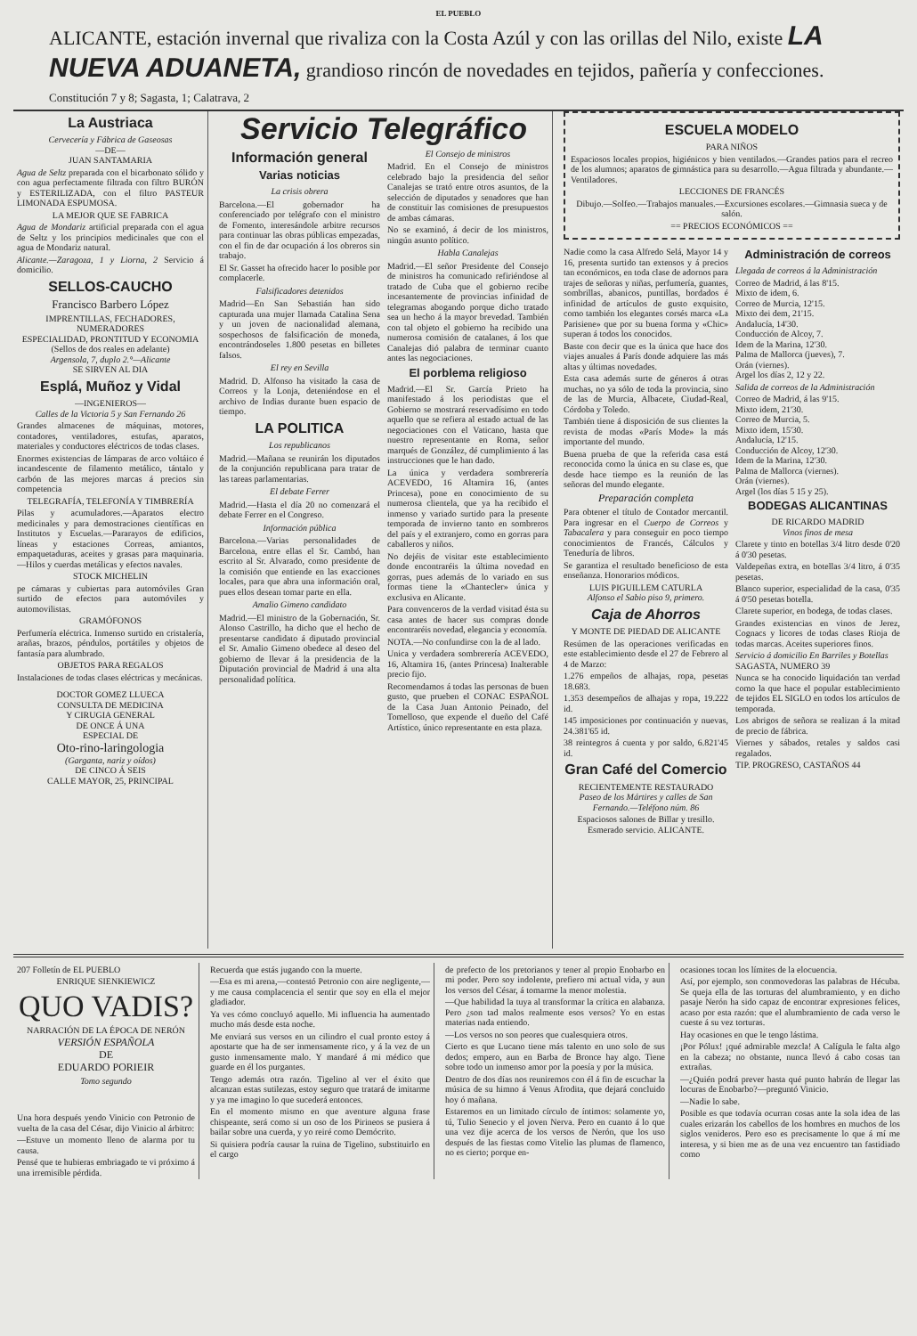EL PUEBLO
ALICANTE, estación invernal que rivaliza con la Costa Azúl y con las orillas del Nilo, existe LA NUEVA ADUANETA, grandioso rincón de novedades en tejidos, pañería y confecciones. Constitución 7 y 8; Sagasta, 1; Calatrava, 2
La Austriaca
Cervecería y Fábrica de Gaseosas
—DE—
JUAN SANTAMARIA
Agua de Seltz preparada con el bicarbonato sólido y con agua perfectamente filtrada con filtro BURÓN y ESTERILIZADA, con el filtro PASTEUR LIMONADA ESPUMOSA.
LA MEJOR QUE SE FABRICA
Agua de Mondariz artificial preparada con el agua de Seltz y los principios medicinales que con el agua de Mondariz natural.
Alicante.—Zaragoza, 1 y Liorna, 2 Servicio á domicilio.
SELLOS-CAUCHO
Francisco Barbero López
IMPRENTILLAS, FECHADORES, NUMERADORES
ESPECIALIDAD, PRONTITUD Y ECONOMIA
(Sellos de dos reales en adelante)
Argensola, 7, duplo 2.°—Alicante
SE SIRVEN AL DIA
Esplá, Muñoz y Vidal
—INGENIEROS—
Calles de la Victoria 5 y San Fernando 26
Grandes almacenes de máquinas, motores, contadores, ventiladores, estufas, aparatos, materiales y conductores eléctricos de todas clases.
Enormes existencias de lámparas de arco voltáico é incandescente de filamento metálico, tántalo y carbón de las mejores marcas á precios sin competencia
TELEGRAFÍA, TELEFONÍA Y TIMBRERÍA
Pilas y acumuladores.—Aparatos electro medicinales y para demostraciones científicas en Institutos y Escuelas.—Pararayos de edificios, líneas y estaciones Correas, amiantos, empaquetaduras, aceites y grasas para maquinaria.—Hilos y cuerdas metálicas y efectos navales.
STOCK MICHELIN
pe cámaras y cubiertas para automóviles Gran surtido de efectos para automóviles y automovilistas.
GRAMÓFONOS
Perfumería eléctrica. Inmenso surtido en cristalería, arañas, brazos, péndulos, portátiles y objetos de fantasía para alumbrado.
OBJETOS PARA REGALOS
Instalaciones de todas clases eléctricas y mecánicas.
DOCTOR GOMEZ LLUECA
CONSULTA DE MEDICINA
Y CIRUGIA GENERAL
DE ONCE Á UNA
ESPECIAL DE
Oto-rino-laringologia
(Garganta, nariz y oídos)
DE CINCO Á SEIS
CALLE MAYOR, 25, PRINCIPAL
Servicio Telegráfico
Información general
Varias noticias
La crisis obrera
Barcelona.—El gobernador ha conferenciado por telégrafo con el ministro de Fomento, interesándole arbitre recursos para continuar las obras públicas empezadas, con el fin de dar ocupación á los obreros sin trabajo.
El Sr. Gasset ha ofrecido hacer lo posible por complacerle.
Falsificadores detenidos
Madrid—En San Sebastián han sido capturada una mujer llamada Catalina Sena y un joven de nacionalidad alemana, sospechosos de falsificación de moneda, encontrándoseles 1.800 pesetas en billetes falsos.
El rey en Sevilla
Madrid. D. Alfonso ha visitado la casa de Correos y la Lonja, deteniéndose en el archivo de Indias durante buen espacio de tiempo.
LA POLITICA
Los republicanos
Madrid.—Mañana se reunirán los diputados de la conjunción republicana para tratar de las tareas parlamentarias.
El debate Ferrer
Madrid.—Hasta el día 20 no comenzará el debate Ferrer en el Congreso.
Información pública
Barcelona.—Varias personalidades de Barcelona, entre ellas el Sr. Cambó, han escrito al Sr. Alvarado, como presidente de la comisión que entiende en las exacciones locales, para que abra una información oral, pues ellos desean tomar parte en ella.
Amalio Gimeno candidato
Madrid.—El ministro de la Gobernación, Sr. Alonso Castrillo, ha dicho que el hecho de presentarse candidato á diputado provincial el Sr. Amalio Gimeno obedece al deseo del gobierno de llevar á la presidencia de la Diputación provincial de Madrid á una alta personalidad política.
El Consejo de ministros
Madrid. En el Consejo de ministros celebrado bajo la presidencia del señor Canalejas se trató entre otros asuntos, de la selección de diputados y senadores que han de constituir las comisiones de presupuestos de ambas cámaras.
No se examinó, á decir de los ministros, ningún asunto político.
Habla Canalejas
Madrid.—El señor Presidente del Consejo de ministros ha comunicado refiriéndose al tratado de Cuba que el gobierno recibe incesantemente de provincias infinidad de telegramas abogando porque dicho tratado sea un hecho á la mayor brevedad. También con tal objeto el gobierno ha recibido una numerosa comisión de catalanes, á los que Canalejas dió palabra de terminar cuanto antes las negociaciones.
El porblema religioso
Madrid.—El Sr. García Prieto ha manifestado á los periodistas que el Gobierno se mostrará reservadísimo en todo aquello que se refiera al estado actual de las negociaciones con el Vaticano, hasta que nuestro representante en Roma, señor marqués de González, dé cumplimiento á las instrucciones que le han dado.
La única y verdadera sombrerería ACEVEDO, 16 Altamira 16, (antes Princesa), pone en conocimiento de su numerosa clientela, que ya ha recibido el inmenso y variado surtido para la presente temporada de invierno tanto en sombreros del país y el extranjero, como en gorras para caballeros y niños.
No dejéis de visitar este establecimiento donde encontraréis la última novedad en gorras, pues además de lo variado en sus formas tiene la «Chantecler» única y exclusiva en Alicante.
Para convenceros de la verdad visitad ésta su casa antes de hacer sus compras donde encontraréis novedad, elegancia y economía.
NOTA.—No confundirse con la de al lado.
Unica y verdadera sombrerería ACEVEDO, 16, Altamira 16, (antes Princesa) Inalterable precio fijo.
Recomendamos á todas las personas de buen gusto, que prueben el CONAC ESPAÑOL de la Casa Juan Antonio Peinado, del Tomelloso, que expende el dueño del Café Artístico, único representante en esta plaza.
ESCUELA MODELO
PARA NIÑOS
Espaciosos locales propios, higiénicos y bien ventilados.—Grandes patios para el recreo de los alumnos; aparatos de gimnástica para su desarrollo.—Agua filtrada y abundante.—Ventiladores.
LECCIONES DE FRANCÉS
Dibujo.—Solfeo.—Trabajos manuales.—Excursiones escolares.—Gimnasia sueca y de salón.
== PRECIOS ECONÓMICOS ==
Nadie como la casa Alfredo Selá, Mayor 14 y 16, presenta surtido tan extensos y á precios tan económicos, en toda clase de adornos para trajes de señoras y niñas, perfumería, guantes, sombrillas, abanicos, puntillas, bordados é infinidad de artículos de gusto exquisito, como también los elegantes corsés marca «La Parisiene» que por su buena forma y «Chic» superan á todos los conocidos.
Baste con decir que es la única que hace dos viajes anuales á París donde adquiere las más altas y últimas novedades.
Esta casa además surte de géneros á otras muchas, no ya sólo de toda la provincia, sino de las de Murcia, Albacete, Ciudad-Real, Córdoba y Toledo.
También tiene á disposición de sus clientes la revista de modas «París Mode» la más importante del mundo.
Buena prueba de que la referida casa está reconocida como la única en su clase es, que desde hace tiempo es la reunión de las señoras del mundo elegante.
Preparación completa
Para obtener el título de Contador mercantil. Para ingresar en el Cuerpo de Correos y Tabacalera y para conseguir en poco tiempo conocimientos de Francés, Cálculos y Teneduría de libros.
Se garantiza el resultado beneficioso de esta enseñanza. Honorarios módicos.
LUIS PIGUILLEM CATURLA
Alfonso el Sabio piso 9, primero.
Caja de Ahorros
Y MONTE DE PIEDAD DE ALICANTE
Resúmen de las operaciones verificadas en este establecimiento desde el 27 de Febrero al 4 de Marzo:
1.276 empeños de alhajas, ropa, pesetas 18.683.
1.353 desempeños de alhajas y ropa, 19.222 id.
145 imposiciones por continuación y nuevas, 24.381'65 id.
38 reintegros á cuenta y por saldo, 6.821'45 id.
Gran Café del Comercio
RECIENTEMENTE RESTAURADO
Paseo de los Mártires y calles de San Fernando.—Teléfono núm. 86
Espaciosos salones de Billar y tresillo. Esmerado servicio. ALICANTE.
Administración de correos
Llegada de correos á la Administración
Correo de Madrid, á las 8'15.
Mixto de idem, 6.
Correo de Murcia, 12'15.
Mixto dei dem, 21'15.
Andalucía, 14'30.
Conducción de Alcoy, 7.
Idem de la Marina, 12'30.
Palma de Mallorca (jueves), 7.
Orán (viernes).
Argel los días 2, 12 y 22.
Salida de correos de la Administración
Correo de Madrid, á las 9'15.
Mixto idem, 21'30.
Correo de Murcia, 5.
Mixto idem, 15'30.
Andalucía, 12'15.
Conducción de Alcoy, 12'30.
Idem de la Marina, 12'30.
Palma de Mallorca (viernes).
Orán (viernes).
Argel (los días 5 15 y 25).
BODEGAS ALICANTINAS
DE RICARDO MADRID
Vinos finos de mesa
Clarete y tinto en botellas 3/4 litro desde 0'20 á 0'30 pesetas.
Valdepeñas extra, en botellas 3/4 litro, á 0'35 pesetas.
Blanco superior, especialidad de la casa, 0'35 á 0'50 pesetas botella.
Clarete superior, en bodega, de todas clases.
Grandes existencias en vinos de Jerez, Cognacs y licores de todas clases Rioja de todas marcas. Aceites superiores finos.
Servicio á domicilio En Barriles y Botellas
SAGASTA, NUMERO 39
Nunca se ha conocido liquidación tan verdad como la que hace el popular establecimiento de tejidos EL SIGLO en todos los artículos de temporada.
Los abrigos de señora se realizan á la mitad de precio de fábrica.
Viernes y sábados, retales y saldos casi regalados.
TIP. PROGRESO, CASTAÑOS 44
207 Folletín de EL PUEBLO
ENRIQUE SIENKIEWICZ
QUO VADIS?
NARRACIÓN DE LA ÉPOCA DE NERÓN
VERSIÓN ESPAÑOLA
DE
EDUARDO PORIEIR
Tomo segundo
Una hora después yendo Vinicio con Petronio de vuelta de la casa del César, dijo Vinicio al árbitro:
—Estuve un momento lleno de alarma por tu causa.
Pensé que te hubieras embriagado te vi próximo á una irremisible pérdida.
Recuerda que estás jugando con la muerte.
—Esa es mi arena,—contestó Petronio con aire negligente,—y me causa complacencia el sentir que soy en ella el mejor gladiador.
Ya ves cómo concluyó aquello. Mi influencia ha aumentado mucho más desde esta noche.
Me enviará sus versos en un cilindro el cual pronto estoy á apostarte que ha de ser inmensamente rico, y á la vez de un gusto inmensamente malo. Y mandaré á mi médico que guarde en él los purgantes.
Tengo además otra razón. Tigelino al ver el éxito que alcanzan estas sutilezas, estoy seguro que tratará de imitarme y ya me imagino lo que sucederá entonces.
En el momento mismo en que aventure alguna frase chispeante, será como si un oso de los Pirineos se pusiera á bailar sobre una cuerda, y yo reiré como Demócrito.
Si quisiera podría causar la ruina de Tigelino, substituirlo en el cargo
de prefecto de los pretorianos y tener al propio Enobarbo en mi poder. Pero soy indolente, prefiero mi actual vida, y aun los versos del César, á tomarme la menor molestia.
—Que habilidad la tuya al transformar la crítica en alabanza. Pero ¿son tad malos realmente esos versos? Yo en estas materias nada entiendo.
—Los versos no son peores que cualesquiera otros.
Cierto es que Lucano tiene más talento en uno solo de sus dedos; empero, aun en Barba de Bronce hay algo. Tiene sobre todo un inmenso amor por la poesía y por la música.
Dentro de dos días nos reuniremos con él á fin de escuchar la música de su himno á Venus Afrodita, que dejará concluido hoy ó mañana.
Estaremos en un limitado círculo de íntimos: solamente yo, tú, Tulio Senecio y el joven Nerva. Pero en cuanto á lo que una vez dije acerca de los versos de Nerón, que los uso después de las fiestas como Vitelio las plumas de flamenco, no es cierto; porque en-
ocasiones tocan los límites de la elocuencia.
Así, por ejemplo, son conmovedoras las palabras de Hécuba. Se queja ella de las torturas del alumbramiento, y en dicho pasaje Nerón ha sido capaz de encontrar expresiones felices, acaso por esta razón: que el alumbramiento de cada verso le cueste á su vez torturas.
Hay ocasiones en que le tengo lástima.
¡Por Pólux! ¡qué admirable mezcla! A Calígula le falta algo en la cabeza; no obstante, nunca llevó á cabo cosas tan extrañas.
—¿Quién podrá prever hasta qué punto habrán de llegar las locuras de Enobarbo?—preguntó Vinicio.
—Nadie lo sabe.
Posible es que todavía ocurran cosas ante la sola idea de las cuales erizarán los cabellos de los hombres en muchos de los siglos venideros. Pero eso es precisamente lo que á mí me interesa, y si bien me as de una vez encuentro tan fastidiado como